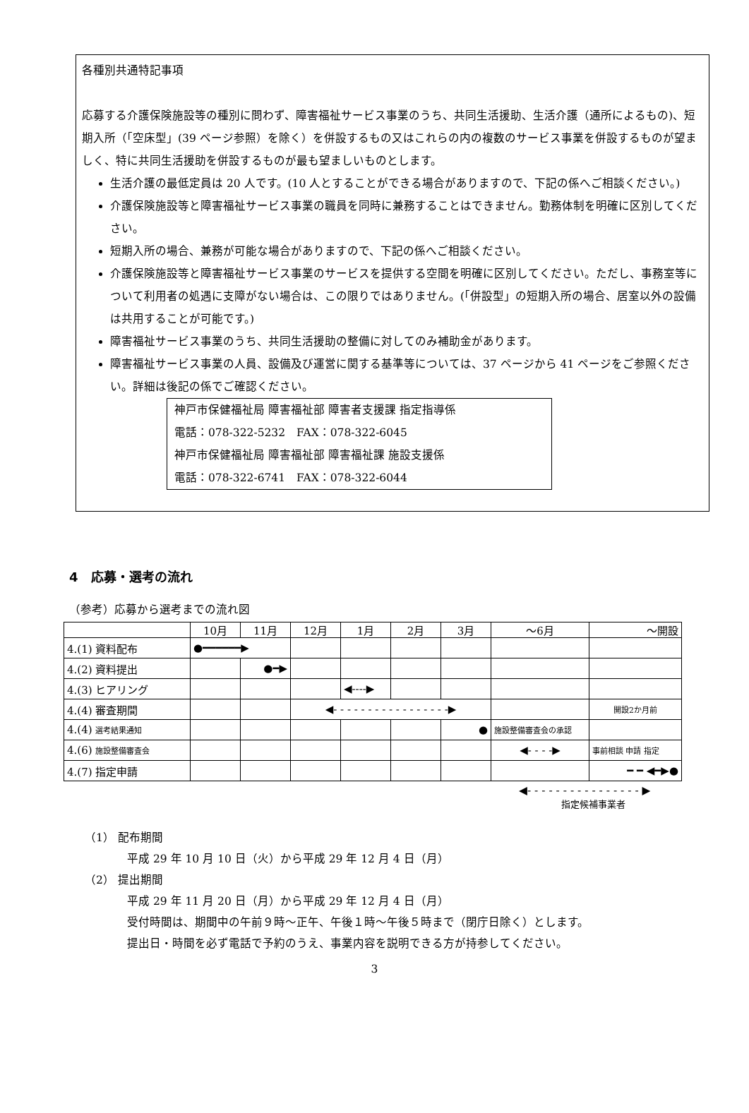各種別共通特記事項
応募する介護保険施設等の種別に問わず、障害福祉サービス事業のうち、共同生活援助、生活介護（通所によるもの)、短期入所（「空床型」(39 ページ参照）を除く）を併設するもの又はこれらの内の複数のサービス事業を併設するものが望ましく、特に共同生活援助を併設するものが最も望ましいものとします。
生活介護の最低定員は 20 人です。(10 人とすることができる場合がありますので、下記の係へご相談ください。)
介護保険施設等と障害福祉サービス事業の職員を同時に兼務することはできません。勤務体制を明確に区別してください。
短期入所の場合、兼務が可能な場合がありますので、下記の係へご相談ください。
介護保険施設等と障害福祉サービス事業のサービスを提供する空間を明確に区別してください。ただし、事務室等について利用者の処遇に支障がない場合は、この限りではありません。(「併設型」の短期入所の場合、居室以外の設備は共用することが可能です。)
障害福祉サービス事業のうち、共同生活援助の整備に対してのみ補助金があります。
障害福祉サービス事業の人員、設備及び運営に関する基準等については、37 ページから 41 ページをご参照ください。詳細は後記の係でご確認ください。
神戸市保健福祉局 障害福祉部 障害者支援課 指定指導係
電話：078-322-5232　FAX：078-322-6045
神戸市保健福祉局 障害福祉部 障害福祉課 施設支援係
電話：078-322-6741　FAX：078-322-6044
4　応募・選考の流れ
（参考）応募から選考までの流れ図
| | 10月 | 11月 | 12月 | 1月 | 2月 | 3月 | ～6月 | ～開設 |
| --- | --- | --- | --- | --- | --- | --- | --- | --- |
| 4.(1) 資料配布 | ●━━━━━━▶ | | | | | | | |
| 4.(2) 資料提出 | | ●━▶ | | | | | | |
| 4.(3) ヒアリング | | | | ◀----▶ | | | | |
| 4.(4) 審査期間 | | | ◀- - - - - - - - - - - - - - - - -▶ | | | | | 開設2か月前 |
| 4.(4) 選考結果通知 | | | | | | ● | 施設整備審査会の承認 | |
| 4.(6) 施設整備審査会 | | | | | | | ◀- - - -▶ | 事前相談 申請 指定 |
| 4.(7) 指定申請 | | | | | | | | ━ ━ ◀━▶● |
◀- - - - - - - - - - - - - - - - ▶
指定候補事業者
（1） 配布期間
平成 29 年 10 月 10 日（火）から平成 29 年 12 月 4 日（月）
（2） 提出期間
平成 29 年 11 月 20 日（月）から平成 29 年 12 月 4 日（月）
受付時間は、期間中の午前９時～正午、午後１時～午後５時まで（閉庁日除く）とします。
提出日・時間を必ず電話で予約のうえ、事業内容を説明できる方が持参してください。
3